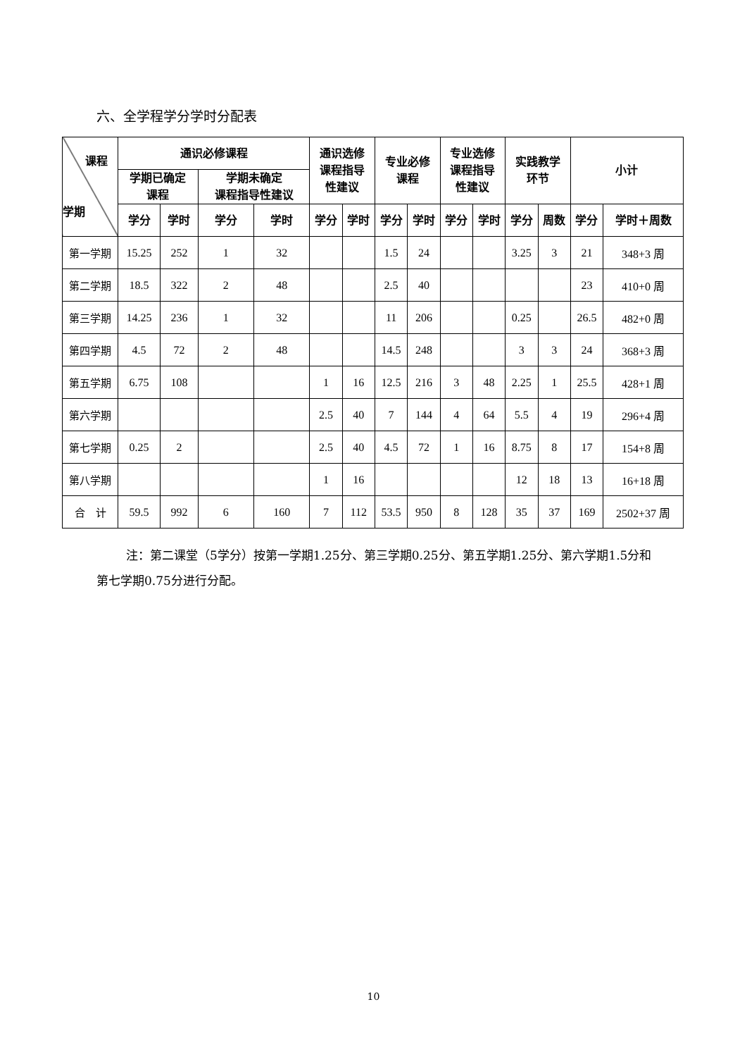六、全学程学分学时分配表
| 课程 学期 | 通识必修课程 | | | | 通识选修 课程指导 性建议 | | 专业必修 课程 | | 专业选修 课程指导 性建议 | | 实践教学 环节 | | 小计 | |
| --- | --- | --- | --- | --- | --- | --- | --- | --- | --- | --- | --- | --- | --- | --- |
| | 学期已确定 课程 | | 学期未确定 课程指导性建议 | | | | | | | | | | | |
| | 学分 | 学时 | 学分 | 学时 | 学分 | 学时 | 学分 | 学时 | 学分 | 学时 | 学分 | 周数 | 学分 | 学时＋周数 |
| 第一学期 | 15.25 | 252 | 1 | 32 | | | 1.5 | 24 | | | 3.25 | 3 | 21 | 348+3 周 |
| 第二学期 | 18.5 | 322 | 2 | 48 | | | 2.5 | 40 | | | | | 23 | 410+0 周 |
| 第三学期 | 14.25 | 236 | 1 | 32 | | | 11 | 206 | | | 0.25 | | 26.5 | 482+0 周 |
| 第四学期 | 4.5 | 72 | 2 | 48 | | | 14.5 | 248 | | | 3 | 3 | 24 | 368+3 周 |
| 第五学期 | 6.75 | 108 | | | 1 | 16 | 12.5 | 216 | 3 | 48 | 2.25 | 1 | 25.5 | 428+1 周 |
| 第六学期 | | | | | 2.5 | 40 | 7 | 144 | 4 | 64 | 5.5 | 4 | 19 | 296+4 周 |
| 第七学期 | 0.25 | 2 | | | 2.5 | 40 | 4.5 | 72 | 1 | 16 | 8.75 | 8 | 17 | 154+8 周 |
| 第八学期 | | | | | 1 | 16 | | | | | 12 | 18 | 13 | 16+18 周 |
| 合 计 | 59.5 | 992 | 6 | 160 | 7 | 112 | 53.5 | 950 | 8 | 128 | 35 | 37 | 169 | 2502+37 周 |
注：第二课堂（5学分）按第一学期1.25分、第三学期0.25分、第五学期1.25分、第六学期1.5分和第七学期0.75分进行分配。
10